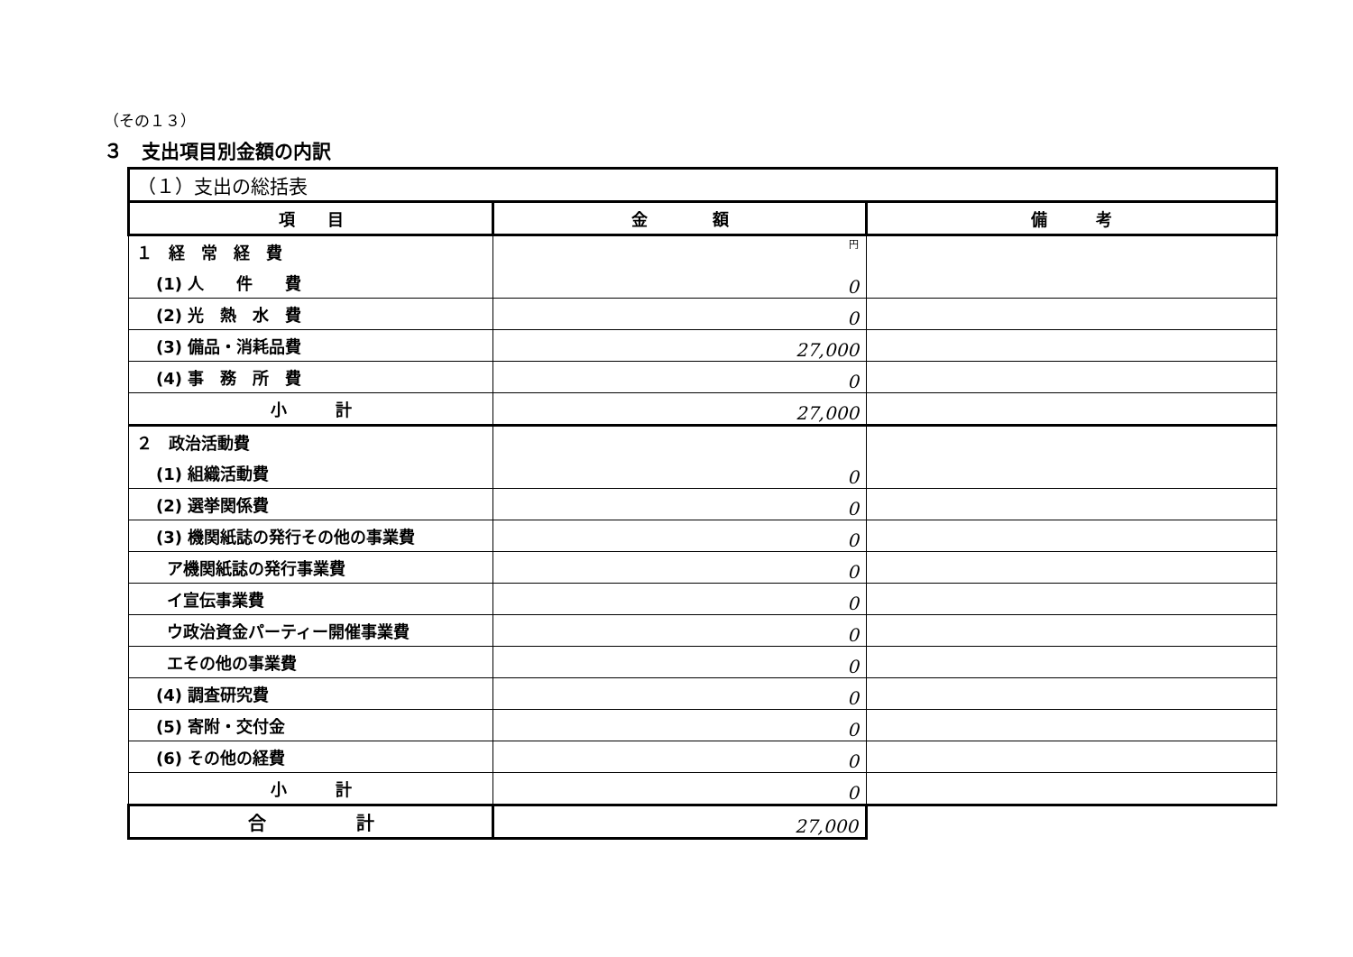（その１３）
３　支出項目別金額の内訳
| （１）支出の総括表 | | |
| 項 目 | 金 額 | 備 考 |
| １ 経 常 経 費 | 円 | |
| (1) 人 件 費 | 0 | |
| (2) 光 熱 水 費 | 0 | |
| (3) 備品・消耗品費 | 27,000 | |
| (4) 事 務 所 費 | 0 | |
| 小 計 | 27,000 | |
| ２ 政治活動費 | | |
| (1) 組織活動費 | 0 | |
| (2) 選挙関係費 | 0 | |
| (3) 機関紙誌の発行その他の事業費 | 0 | |
| ア機関紙誌の発行事業費 | 0 | |
| イ宣伝事業費 | 0 | |
| ウ政治資金パーティー開催事業費 | 0 | |
| エその他の事業費 | 0 | |
| (4) 調査研究費 | 0 | |
| (5) 寄附・交付金 | 0 | |
| (6) その他の経費 | 0 | |
| 小 計 | 0 | |
| 合 計 | 27,000 | |